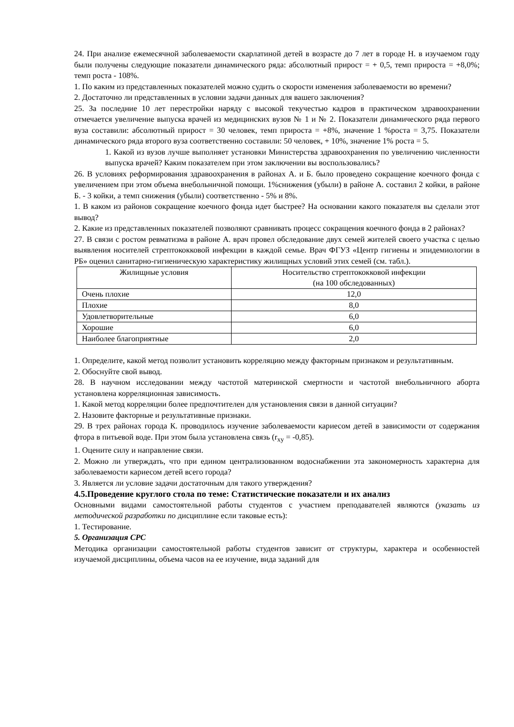24. При анализе ежемесячной заболеваемости скарлатиной детей в возрасте до 7 лет в городе Н. в изучаемом году были получены следующие показатели динамического ряда: абсолютный прирост = + 0,5, темп прироста = +8,0%; темп роста - 108%.
1. По каким из представленных показателей можно судить о скорости изменения заболеваемости во времени?
2. Достаточно ли представленных в условии задачи данных для вашего заключения?
25. За последние 10 лет перестройки наряду с высокой текучестью кадров в практическом здравоохранении отмечается увеличение выпуска врачей из медицинских вузов № 1 и № 2. Показатели динамического ряда первого вуза составили: абсолютный прирост = 30 человек, темп прироста = +8%, значение 1 %роста = 3,75. Показатели динамического ряда второго вуза соответственно составили: 50 человек, + 10%, значение 1% роста = 5.
1. Какой из вузов лучше выполняет установки Министерства здравоохранения по увеличению численности выпуска врачей? Каким показателем при этом заключении вы воспользовались?
26. В условиях реформирования здравоохранения в районах А. и Б. было проведено сокращение коечного фонда с увеличением при этом объема внебольничной помощи. 1%снижения (убыли) в районе А. составил 2 койки, в районе Б. - 3 койки, а темп снижения (убыли) соответственно - 5% и 8%.
1. В каком из районов сокращение коечного фонда идет быстрее? На основании какого показателя вы сделали этот вывод?
2. Какие из представленных показателей позволяют сравнивать процесс сокращения коечного фонда в 2 районах?
27. В связи с ростом ревматизма в районе А. врач провел обследование двух семей жителей своего участка с целью выявления носителей стрептококковой инфекции в каждой семье. Врач ФГУЗ «Центр гигиены и эпидемиологии в РБ» оценил санитарно-гигиеническую характеристику жилищных условий этих семей (см. табл.).
| Жилищные условия | Носительство стрептококковой инфекции (на 100 обследованных) |
| Очень плохие | 12,0 |
| Плохие | 8,0 |
| Удовлетворительные | 6,0 |
| Хорошие | 6,0 |
| Наиболее благоприятные | 2,0 |
1. Определите, какой метод позволит установить корреляцию между факторным признаком и результативным.
2. Обоснуйте свой вывод.
28. В научном исследовании между частотой материнской смертности и частотой внебольничного аборта установлена корреляционная зависимость.
1. Какой метод корреляции более предпочтителен для установления связи в данной ситуации?
2. Назовите факторные и результативные признаки.
29. В трех районах города К. проводилось изучение заболеваемости кариесом детей в зависимости от содержания фтора в питьевой воде. При этом была установлена связь (r<sub>xy</sub> = -0,85).
1. Оцените силу и направление связи.
2. Можно ли утверждать, что при едином централизованном водоснабжении эта закономерность характерна для заболеваемости кариесом детей всего города?
3. Является ли условие задачи достаточным для такого утверждения?
4.5.Проведение круглого стола по теме: Статистические показатели и их анализ
Основными видами самостоятельной работы студентов с участием преподавателей являются (указать из методической разработки по дисциплине если таковые есть):
1. Тестирование.
5. Организация СРС
Методика организации самостоятельной работы студентов зависит от структуры, характера и особенностей изучаемой дисциплины, объема часов на ее изучение, вида заданий для